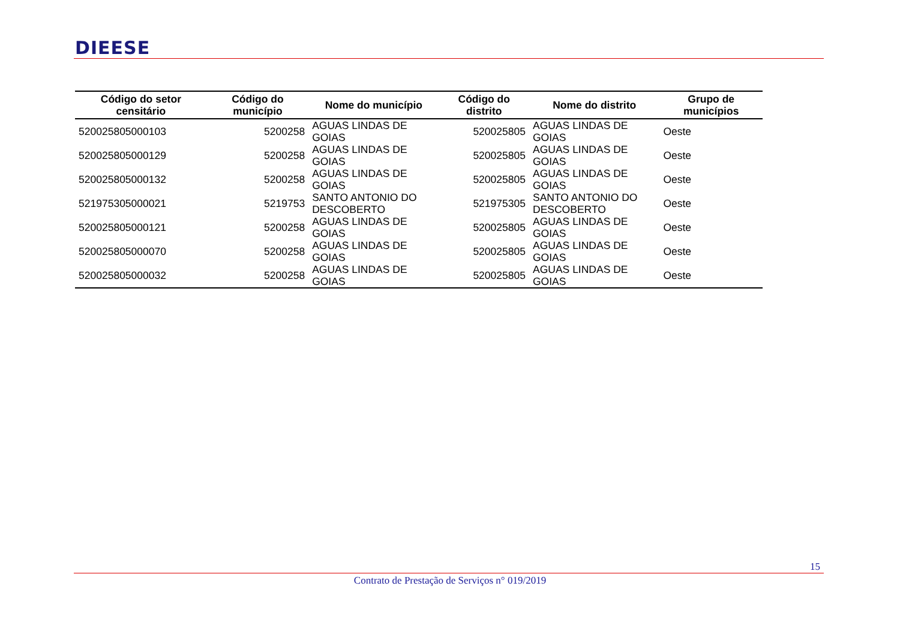DIEESE
| Código do setor censitário | Código do município | Nome do município | Código do distrito | Nome do distrito | Grupo de municípios |
| --- | --- | --- | --- | --- | --- |
| 520025805000103 | 5200258 | AGUAS LINDAS DE GOIAS | 520025805 | AGUAS LINDAS DE GOIAS | Oeste |
| 520025805000129 | 5200258 | AGUAS LINDAS DE GOIAS | 520025805 | AGUAS LINDAS DE GOIAS | Oeste |
| 520025805000132 | 5200258 | AGUAS LINDAS DE GOIAS | 520025805 | AGUAS LINDAS DE GOIAS | Oeste |
| 521975305000021 | 5219753 | SANTO ANTONIO DO DESCOBERTO | 521975305 | SANTO ANTONIO DO DESCOBERTO | Oeste |
| 520025805000121 | 5200258 | AGUAS LINDAS DE GOIAS | 520025805 | AGUAS LINDAS DE GOIAS | Oeste |
| 520025805000070 | 5200258 | AGUAS LINDAS DE GOIAS | 520025805 | AGUAS LINDAS DE GOIAS | Oeste |
| 520025805000032 | 5200258 | AGUAS LINDAS DE GOIAS | 520025805 | AGUAS LINDAS DE GOIAS | Oeste |
15
Contrato de Prestação de Serviços n° 019/2019